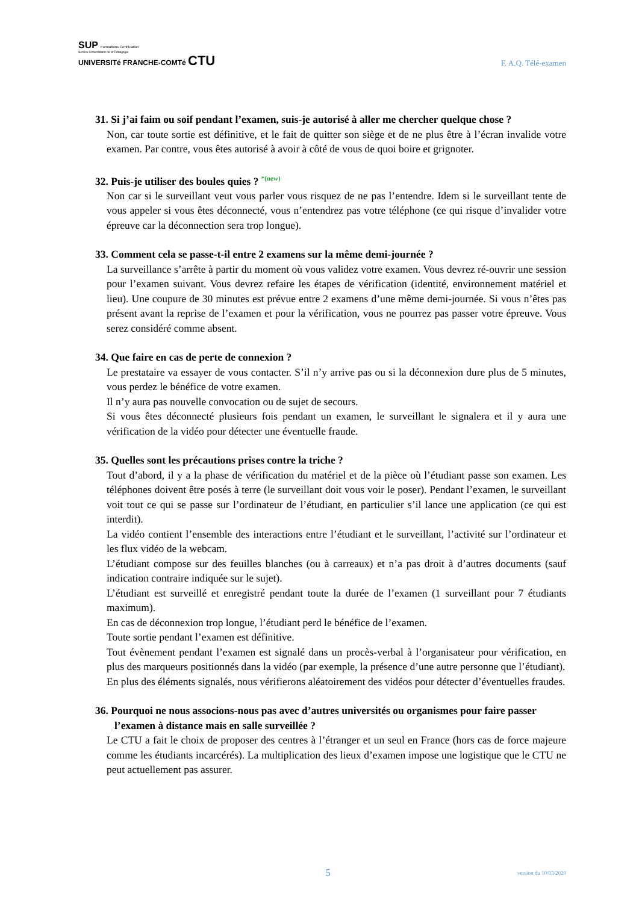SUP Formations Certification
Service Universitaire de la Pédagogie
UNIVERSITé FRANCHE-COMTé CTU
F. A.Q. Télé-examen
31. Si j’ai faim ou soif pendant l’examen, suis-je autorisé à aller me chercher quelque chose ?
Non, car toute sortie est définitive, et le fait de quitter son siège et de ne plus être à l’écran invalide votre examen. Par contre, vous êtes autorisé à avoir à côté de vous de quoi boire et grignoter.
32. Puis-je utiliser des boules quies ? *(new)
Non car si le surveillant veut vous parler vous risquez de ne pas l’entendre. Idem si le surveillant tente de vous appeler si vous êtes déconnecté, vous n’entendrez pas votre téléphone (ce qui risque d’invalider votre épreuve car la déconnection sera trop longue).
33. Comment cela se passe-t-il entre 2 examens sur la même demi-journée ?
La surveillance s’arrête à partir du moment où vous validez votre examen. Vous devrez ré-ouvrir une session pour l’examen suivant. Vous devrez refaire les étapes de vérification (identité, environnement matériel et lieu). Une coupure de 30 minutes est prévue entre 2 examens d’une même demi-journée. Si vous n’êtes pas présent avant la reprise de l’examen et pour la vérification, vous ne pourrez pas passer votre épreuve. Vous serez considéré comme absent.
34. Que faire en cas de perte de connexion ?
Le prestataire va essayer de vous contacter. S’il n’y arrive pas ou si la déconnexion dure plus de 5 minutes, vous perdez le bénéfice de votre examen.
Il n’y aura pas nouvelle convocation ou de sujet de secours.
Si vous êtes déconnecté plusieurs fois pendant un examen, le surveillant le signalera et il y aura une vérification de la vidéo pour détecter une éventuelle fraude.
35. Quelles sont les précautions prises contre la triche ?
Tout d’abord, il y a la phase de vérification du matériel et de la pièce où l’étudiant passe son examen. Les téléphones doivent être posés à terre (le surveillant doit vous voir le poser). Pendant l’examen, le surveillant voit tout ce qui se passe sur l’ordinateur de l’étudiant, en particulier s’il lance une application (ce qui est interdit).
La vidéo contient l’ensemble des interactions entre l’étudiant et le surveillant, l’activité sur l’ordinateur et les flux vidéo de la webcam.
L’étudiant compose sur des feuilles blanches (ou à carreaux) et n’a pas droit à d’autres documents (sauf indication contraire indiquée sur le sujet).
L’étudiant est surveillé et enregistré pendant toute la durée de l’examen (1 surveillant pour 7 étudiants maximum).
En cas de déconnexion trop longue, l’étudiant perd le bénéfice de l’examen.
Toute sortie pendant l’examen est définitive.
Tout évènement pendant l’examen est signalé dans un procès-verbal à l’organisateur pour vérification, en plus des marqueurs positionnés dans la vidéo (par exemple, la présence d’une autre personne que l’étudiant).
En plus des éléments signalés, nous vérifierons aléatoirement des vidéos pour détecter d’éventuelles fraudes.
36. Pourquoi ne nous associons-nous pas avec d’autres universités ou organismes pour faire passer l’examen à distance mais en salle surveillée ?
Le CTU a fait le choix de proposer des centres à l’étranger et un seul en France (hors cas de force majeure comme les étudiants incarcérés). La multiplication des lieux d’examen impose une logistique que le CTU ne peut actuellement pas assurer.
5 version du 10/03/2020